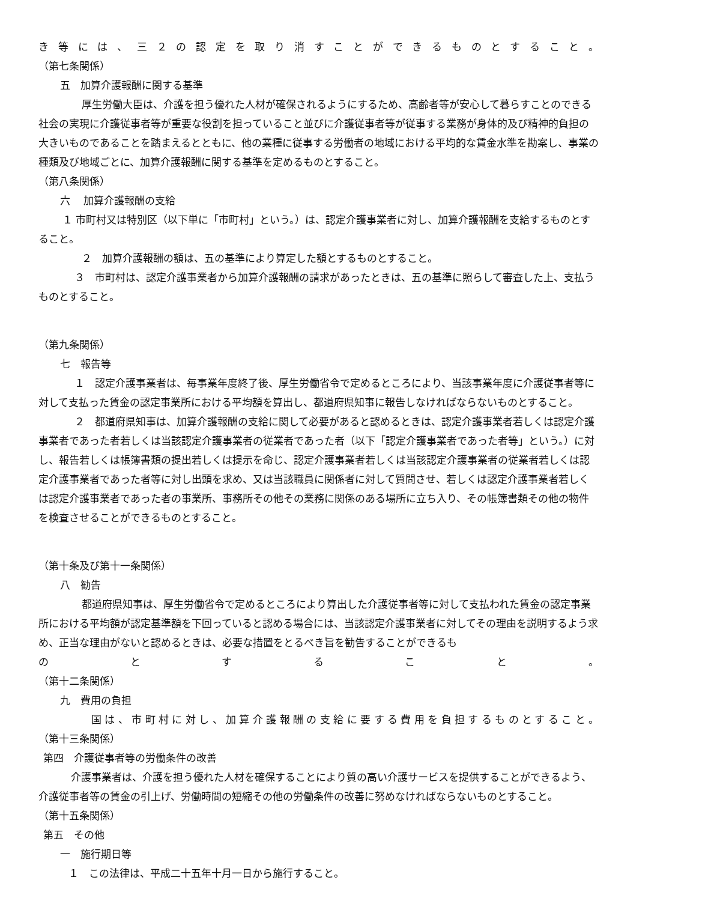き等には、三２の認定を取り消すことができるものとすること。
（第七条関係）
五　加算介護報酬に関する基準
厚生労働大臣は、介護を担う優れた人材が確保されるようにするため、高齢者等が安心して暮らすことのできる社会の実現に介護従事者等が重要な役割を担っていること並びに介護従事者等が従事する業務が身体的及び精神的負担の大きいものであることを踏まえるとともに、他の業種に従事する労働者の地域における平均的な賃金水準を勘案し、事業の種類及び地域ごとに、加算介護報酬に関する基準を定めるものとすること。
（第八条関係）
六　 加算介護報酬の支給
１ 市町村又は特別区（以下単に「市町村」という。）は、認定介護事業者に対し、加算介護報酬を支給するものとすること。
２　加算介護報酬の額は、五の基準により算定した額とするものとすること。
３　市町村は、認定介護事業者から加算介護報酬の請求があったときは、五の基準に照らして審査した上、支払うものとすること。
（第九条関係）
七　報告等
１　認定介護事業者は、毎事業年度終了後、厚生労働省令で定めるところにより、当該事業年度に介護従事者等に対して支払った賃金の認定事業所における平均額を算出し、都道府県知事に報告しなければならないものとすること。
２　都道府県知事は、加算介護報酬の支給に関して必要があると認めるときは、認定介護事業者若しくは認定介護事業者であった者若しくは当該認定介護事業者の従業者であった者（以下「認定介護事業者であった者等」という。）に対し、報告若しくは帳簿書類の提出若しくは提示を命じ、認定介護事業者若しくは当該認定介護事業者の従業者若しくは認定介護事業者であった者等に対し出頭を求め、又は当該職員に関係者に対して質問させ、若しくは認定介護事業者若しくは認定介護事業者であった者の事業所、事務所その他その業務に関係のある場所に立ち入り、その帳簿書類その他の物件を検査させることができるものとすること。
（第十条及び第十一条関係）
八　勧告
都道府県知事は、厚生労働省令で定めるところにより算出した介護従事者等に対して支払われた賃金の認定事業所における平均額が認定基準額を下回っていると認める場合には、当該認定介護事業者に対してその理由を説明するよう求め、正当な理由がないと認めるときは、必要な措置をとるべき旨を勧告することができるも
のとすること。
（第十二条関係）
九　費用の負担
国は、市町村に対し、加算介護報酬の支給に要する費用を負担するものとすること。
（第十三条関係）
第四　介護従事者等の労働条件の改善
介護事業者は、介護を担う優れた人材を確保することにより質の高い介護サービスを提供することができるよう、介護従事者等の賃金の引上げ、労働時間の短縮その他の労働条件の改善に努めなければならないものとすること。 （第十五条関係）
第五　その他
一　施行期日等
１　この法律は、平成二十五年十月一日から施行すること。